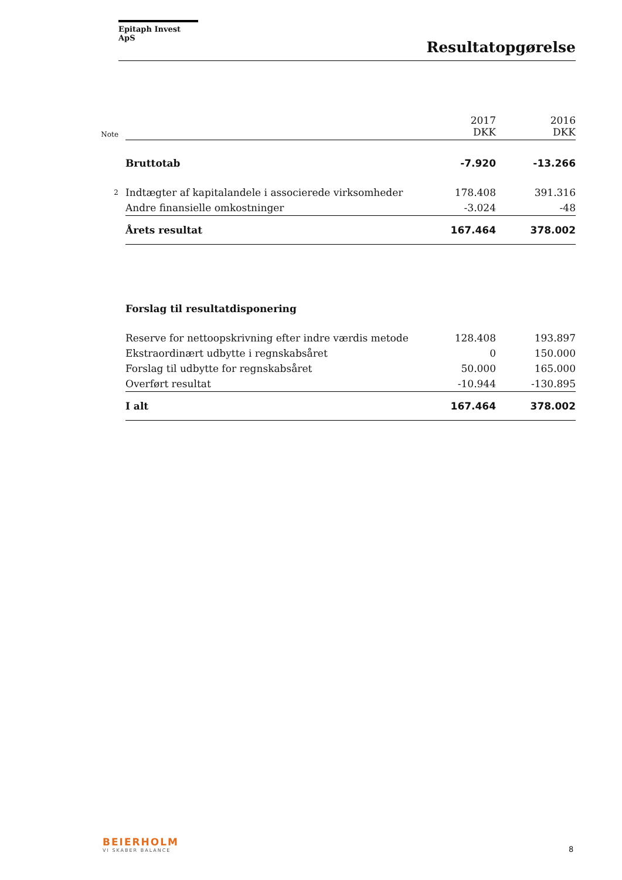Epitaph Invest ApS
Resultatopgørelse
| Note | | 2017 DKK | 2016 DKK |
| | Bruttotab | -7.920 | -13.266 |
| 2 | Indtægter af kapitalandele i associerede virksomheder | 178.408 | 391.316 |
| | Andre finansielle omkostninger | -3.024 | -48 |
| | Årets resultat | 167.464 | 378.002 |
| | Forslag til resultatdisponering | | |
| | Reserve for nettoopskrivning efter indre værdis metode | 128.408 | 193.897 |
| | Ekstraordinært udbytte i regnskabsåret | 0 | 150.000 |
| | Forslag til udbytte for regnskabsåret | 50.000 | 165.000 |
| | Overført resultat | -10.944 | -130.895 |
| | I alt | 167.464 | 378.002 |
BEIERHOLM
VI SKABER BALANCE
8